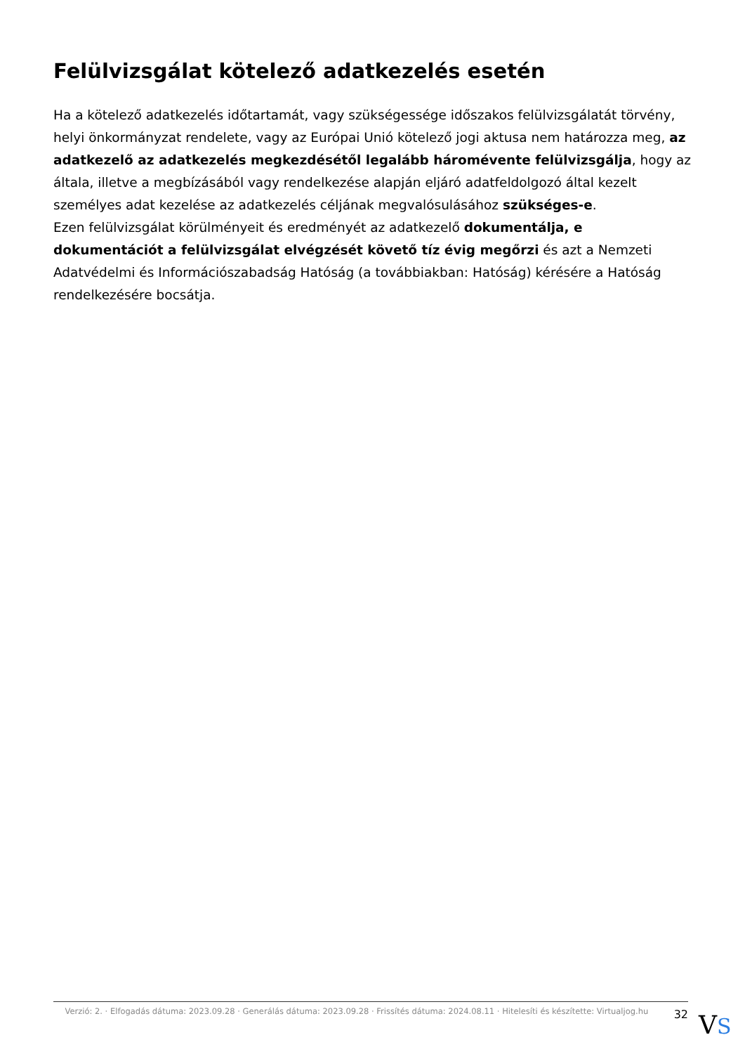Felülvizsgálat kötelező adatkezelés esetén
Ha a kötelező adatkezelés időtartamát, vagy szükségessége időszakos felülvizsgálatát törvény, helyi önkormányzat rendelete, vagy az Európai Unió kötelező jogi aktusa nem határozza meg, az adatkezelő az adatkezelés megkezdésétől legalább háromévente felülvizsgálja, hogy az általa, illetve a megbízásából vagy rendelkezése alapján eljáró adatfeldolgozó által kezelt személyes adat kezelése az adatkezelés céljának megvalósulásához szükséges-e.
Ezen felülvizsgálat körülményeit és eredményét az adatkezelő dokumentálja, e dokumentációt a felülvizsgálat elvégzését követő tíz évig megőrzi és azt a Nemzeti Adatvédelmi és Információszabadság Hatóság (a továbbiakban: Hatóság) kérésére a Hatóság rendelkezésére bocsátja.
Verzió: 2. · Elfogadás dátuma: 2023.09.28 · Generálás dátuma: 2023.09.28 · Frissítés dátuma: 2024.08.11 · Hitelesíti és készítette: Virtualjog.hu
32
VS